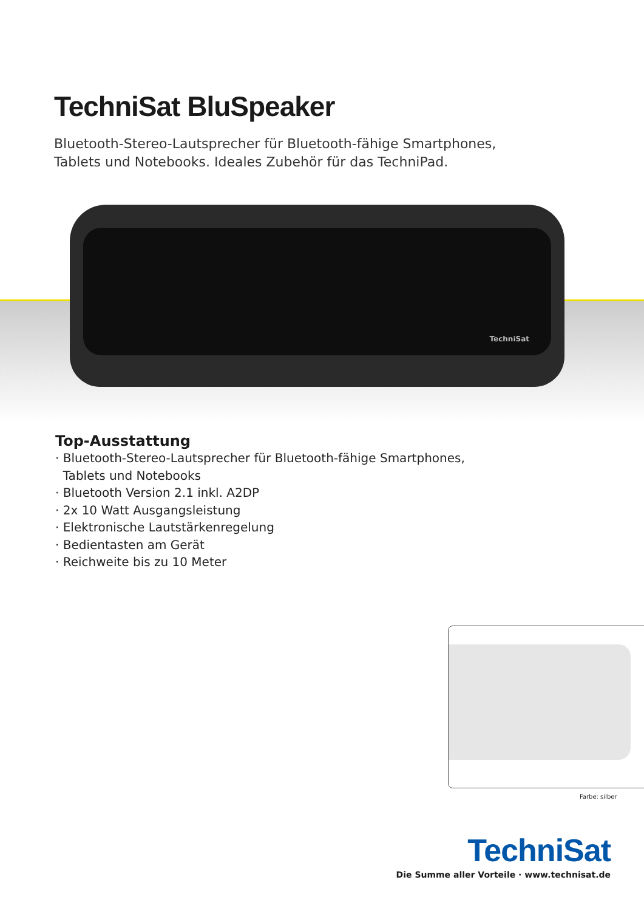TechniSat BluSpeaker
Bluetooth-Stereo-Lautsprecher für Bluetooth-fähige Smartphones,
Tablets und Notebooks. Ideales Zubehör für das TechniPad.
TechniSat
Top-Ausstattung
· Bluetooth-Stereo-Lautsprecher für Bluetooth-fähige Smartphones,
Tablets und Notebooks
· Bluetooth Version 2.1 inkl. A2DP
· 2x 10 Watt Ausgangsleistung
· Elektronische Lautstärkenregelung
· Bedientasten am Gerät
· Reichweite bis zu 10 Meter
Farbe: silber
TechniSat
Die Summe aller Vorteile · www.technisat.de